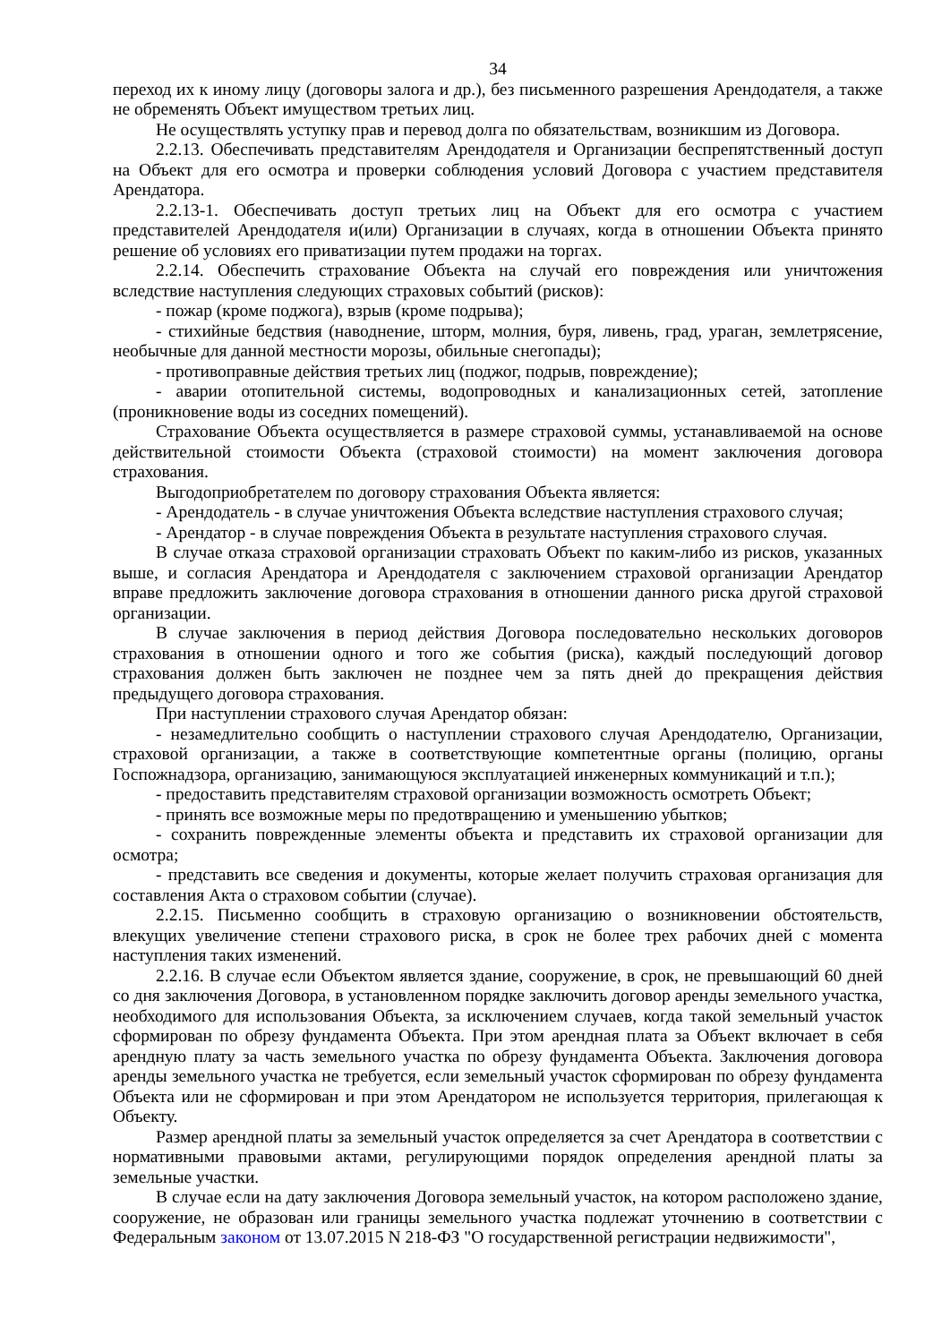34
переход их к иному лицу (договоры залога и др.), без письменного разрешения Арендодателя, а также не обременять Объект имуществом третьих лиц.
Не осуществлять уступку прав и перевод долга по обязательствам, возникшим из Договора.
2.2.13. Обеспечивать представителям Арендодателя и Организации беспрепятственный доступ на Объект для его осмотра и проверки соблюдения условий Договора с участием представителя Арендатора.
2.2.13-1. Обеспечивать доступ третьих лиц на Объект для его осмотра с участием представителей Арендодателя и(или) Организации в случаях, когда в отношении Объекта принято решение об условиях его приватизации путем продажи на торгах.
2.2.14. Обеспечить страхование Объекта на случай его повреждения или уничтожения вследствие наступления следующих страховых событий (рисков):
- пожар (кроме поджога), взрыв (кроме подрыва);
- стихийные бедствия (наводнение, шторм, молния, буря, ливень, град, ураган, землетрясение, необычные для данной местности морозы, обильные снегопады);
- противоправные действия третьих лиц (поджог, подрыв, повреждение);
- аварии отопительной системы, водопроводных и канализационных сетей, затопление (проникновение воды из соседних помещений).
Страхование Объекта осуществляется в размере страховой суммы, устанавливаемой на основе действительной стоимости Объекта (страховой стоимости) на момент заключения договора страхования.
Выгодоприобретателем по договору страхования Объекта является:
- Арендодатель - в случае уничтожения Объекта вследствие наступления страхового случая;
- Арендатор - в случае повреждения Объекта в результате наступления страхового случая.
В случае отказа страховой организации страховать Объект по каким-либо из рисков, указанных выше, и согласия Арендатора и Арендодателя с заключением страховой организации Арендатор вправе предложить заключение договора страхования в отношении данного риска другой страховой организации.
В случае заключения в период действия Договора последовательно нескольких договоров страхования в отношении одного и того же события (риска), каждый последующий договор страхования должен быть заключен не позднее чем за пять дней до прекращения действия предыдущего договора страхования.
При наступлении страхового случая Арендатор обязан:
- незамедлительно сообщить о наступлении страхового случая Арендодателю, Организации, страховой организации, а также в соответствующие компетентные органы (полицию, органы Госпожнадзора, организацию, занимающуюся эксплуатацией инженерных коммуникаций и т.п.);
- предоставить представителям страховой организации возможность осмотреть Объект;
- принять все возможные меры по предотвращению и уменьшению убытков;
- сохранить поврежденные элементы объекта и представить их страховой организации для осмотра;
- представить все сведения и документы, которые желает получить страховая организация для составления Акта о страховом событии (случае).
2.2.15. Письменно сообщить в страховую организацию о возникновении обстоятельств, влекущих увеличение степени страхового риска, в срок не более трех рабочих дней с момента наступления таких изменений.
2.2.16. В случае если Объектом является здание, сооружение, в срок, не превышающий 60 дней со дня заключения Договора, в установленном порядке заключить договор аренды земельного участка, необходимого для использования Объекта, за исключением случаев, когда такой земельный участок сформирован по обрезу фундамента Объекта. При этом арендная плата за Объект включает в себя арендную плату за часть земельного участка по обрезу фундамента Объекта. Заключения договора аренды земельного участка не требуется, если земельный участок сформирован по обрезу фундамента Объекта или не сформирован и при этом Арендатором не используется территория, прилегающая к Объекту.
Размер арендной платы за земельный участок определяется за счет Арендатора в соответствии с нормативными правовыми актами, регулирующими порядок определения арендной платы за земельные участки.
В случае если на дату заключения Договора земельный участок, на котором расположено здание, сооружение, не образован или границы земельного участка подлежат уточнению в соответствии с Федеральным законом от 13.07.2015 N 218-ФЗ "О государственной регистрации недвижимости",